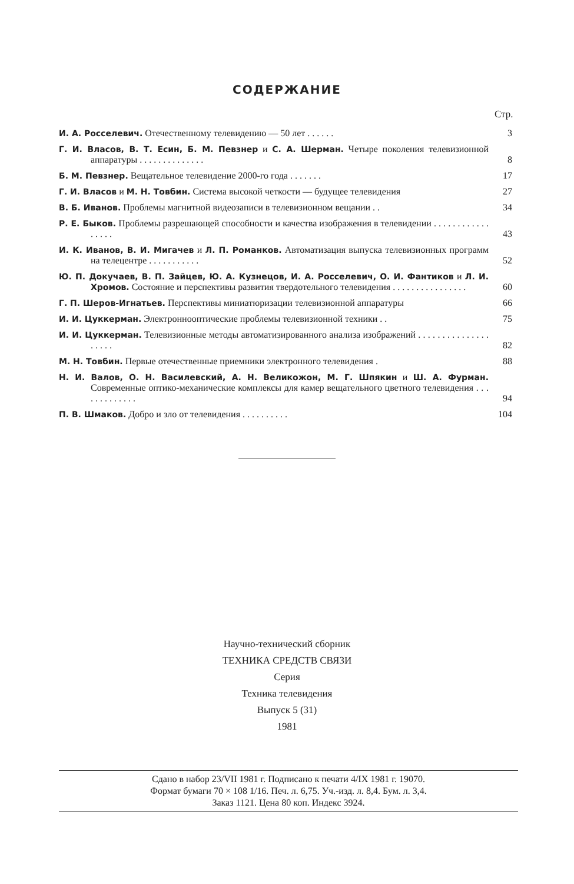СОДЕРЖАНИЕ
Стр.
| И. А. Росселевич. Отечественному телевидению — 50 лет . . . . . . | 3 |
| Г. И. Власов, В. Т. Есин, Б. М. Певзнер и С. А. Шерман. Четыре поколения телевизионной аппаратуры . . . . . . . . . . . . . . | 8 |
| Б. М. Певзнер. Вещательное телевидение 2000-го года . . . . . . . | 17 |
| Г. И. Власов и М. Н. Товбин. Система высокой четкости — будущее телевидения | 27 |
| В. Б. Иванов. Проблемы магнитной видеозаписи в телевизионном вещании . . | 34 |
| Р. Е. Быков. Проблемы разрешающей способности и качества изображения в телевидении . . . . . . . . . . . . . . . . . | 43 |
| И. К. Иванов, В. И. Мигачев и Л. П. Романков. Автоматизация выпуска телевизионных программ на телецентре . . . . . . . . . . . | 52 |
| Ю. П. Докучаев, В. П. Зайцев, Ю. А. Кузнецов, И. А. Росселевич, О. И. Фантиков и Л. И. Хромов. Состояние и перспективы развития твердотельного телевидения . . . . . . . . . . . . . . . . | 60 |
| Г. П. Шеров-Игнатьев. Перспективы миниатюризации телевизионной аппаратуры | 66 |
| И. И. Цуккерман. Электроннооптические проблемы телевизионной техники . . | 75 |
| И. И. Цуккерман. Телевизионные методы автоматизированного анализа изображений . . . . . . . . . . . . . . . . . . . . | 82 |
| М. Н. Товбин. Первые отечественные приемники электронного телевидения . | 88 |
| Н. И. Валов, О. Н. Василевский, А. Н. Великожон, М. Г. Шпякин и Ш. А. Фурман. Современные оптико-механические комплексы для камер вещательного цветного телевидения . . . . . . . . . . . . . | 94 |
| П. В. Шмаков. Добро и зло от телевидения . . . . . . . . . . | 104 |
Научно-технический сборник
ТЕХНИКА СРЕДСТВ СВЯЗИ
Серия
Техника телевидения
Выпуск 5 (31)
1981
Сдано в набор 23/VII 1981 г. Подписано к печати 4/IX 1981 г. 19070.
Формат бумаги 70 × 108 1/16. Печ. л. 6,75. Уч.-изд. л. 8,4. Бум. л. 3,4.
Заказ 1121. Цена 80 коп. Индекс 3924.